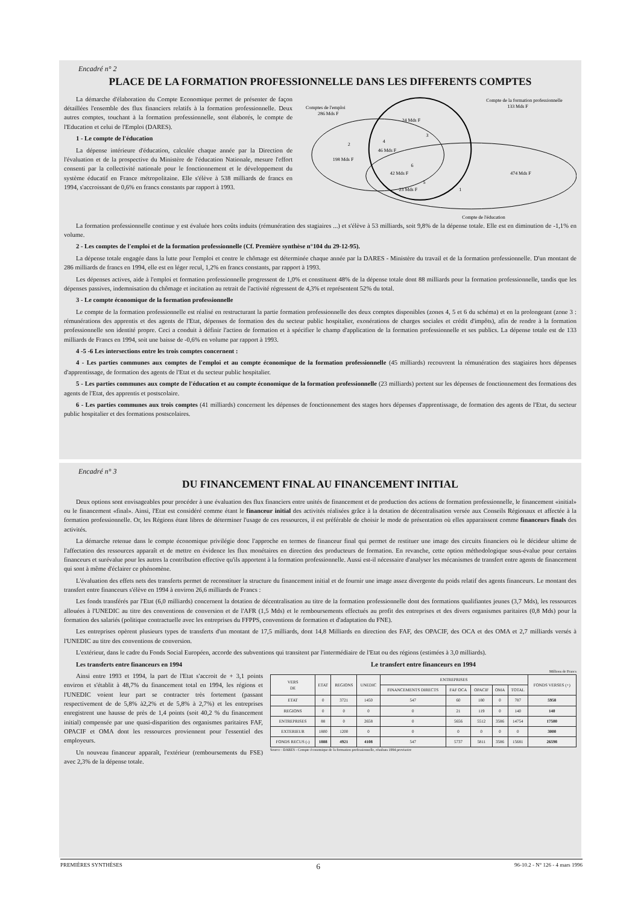Encadré n° 2
PLACE DE LA FORMATION PROFESSIONNELLE DANS LES DIFFERENTS COMPTES
La démarche d'élaboration du Compte Economique permet de présenter de façon détaillées l'ensemble des flux financiers relatifs à la formation professionnelle. Deux autres comptes, touchant à la formation professionnelle, sont élaborés, le compte de l'Education et celui de l'Emploi (DARES).
1 - Le compte de l'éducation
La dépense intérieure d'éducation, calculée chaque année par la Direction de l'évaluation et de la prospective du Ministère de l'éducation Nationale, mesure l'effort consenti par la collectivité nationale pour le fonctionnement et le développement du système éducatif en France métropolitaine. Elle s'élève à 538 milliards de francs en 1994, s'accroissant de 0,6% en francs constants par rapport à 1993.
Compte de la formation professionnelle
133 Mds F
Comptes de l'emploi
286 Mds F
2
198 Mds F
24 Mds F
3
4
46 Mds F
6
42 Mds F
5
23 Mds F
474 Mds F
1
Compte de l'éducation
La formation professionnelle continue y est évaluée hors coûts induits (rémunération des stagiaires ...) et s'élève à 53 milliards, soit 9,8% de la dépense totale. Elle est en diminution de -1,1% en volume.
2 - Les comptes de l'emploi et de la formation professionnelle (Cf. Première synthèse n°104 du 29-12-95).
La dépense totale engagée dans la lutte pour l'emploi et contre le chômage est déterminée chaque année par la DARES - Ministère du travail et de la formation professionnelle. D'un montant de 286 milliards de francs en 1994, elle est en léger recul, 1,2% en francs constants, par rapport à 1993.
Les dépenses actives, aide à l'emploi et formation professionnelle progressent de 1,0% et constituent 48% de la dépense totale dont 88 milliards pour la formation professionnelle, tandis que les dépenses passives, indemnisation du chômage et incitation au retrait de l'activité régressent de 4,3% et représentent 52% du total.
3 - Le compte économique de la formation professionnelle
Le compte de la formation professionnelle est réalisé en restructurant la partie formation professionnelle des deux comptes disponibles (zones 4, 5 et 6 du schéma) et en la prolongeant (zone 3 : rémunérations des apprentis et des agents de l'Etat, dépenses de formation des du secteur public hospitalier, exonérations de charges sociales et crédit d'impôts), afin de rendre à la formation professionnelle son identité propre. Ceci a conduit à définir l'action de formation et à spécifier le champ d'application de la formation professionnelle et ses publics. La dépense totale est de 133 milliards de Francs en 1994, soit une baisse de -0,6% en volume par rapport à 1993.
4 -5 -6 Les intersections entre les trois comptes concernent :
4 - Les parties communes aux comptes de l'emploi et au compte économique de la formation professionnelle (45 milliards) recouvrent la rémunération des stagiaires hors dépenses d'apprentissage, de formation des agents de l'Etat et du secteur public hospitalier.
5 - Les parties communes aux compte de l'éducation et au compte économique de la formation professionnelle (23 milliards) portent sur les dépenses de fonctionnement des formations des agents de l'Etat, des apprentis et postscolaire.
6 - Les parties communes aux trois comptes (41 milliards) concernent les dépenses de fonctionnement des stages hors dépenses d'apprentissage, de formation des agents de l'Etat, du secteur public hospitalier et des formations postscolaires.
Encadré n° 3
DU FINANCEMENT FINAL AU FINANCEMENT INITIAL
Deux options sont envisageables pour procéder à une évaluation des flux financiers entre unités de financement et de production des actions de formation professionnelle, le financement «initial» ou le financement «final». Ainsi, l'Etat est considéré comme étant le financeur initial des activités réalisées grâce à la dotation de décentralisation versée aux Conseils Régionaux et affectée à la formation professionnelle. Or, les Régions étant libres de déterminer l'usage de ces ressources, il est préférable de choisir le mode de présentation où elles apparaissent comme financeurs finals des activités.
La démarche retenue dans le compte économique privilégie donc l'approche en termes de financeur final qui permet de restituer une image des circuits financiers où le décideur ultime de l'affectation des ressources apparaît et de mettre en évidence les flux monétaires en direction des producteurs de formation. En revanche, cette option méthodologique sous-évalue pour certains financeurs et surévalue pour les autres la contribution effective qu'ils apportent à la formation professionnelle. Aussi est-il nécessaire d'analyser les mécanismes de transfert entre agents de financement qui sont à même d'éclairer ce phénomène.
L'évaluation des effets nets des transferts permet de reconstituer la structure du financement initial et de fournir une image assez divergente du poids relatif des agents financeurs. Le montant des transfert entre financeurs s'élève en 1994 à environ 26,6 milliards de Francs :
Les fonds transférés par l'Etat (6,0 milliards) concernent la dotation de décentralisation au titre de la formation professionnelle dont des formations qualifiantes jeunes (3,7 Mds), les ressources allouées à l'UNEDIC au titre des conventions de conversion et de l'AFR (1,5 Mds) et le remboursements effectués au profit des entreprises et des divers organismes paritaires (0,8 Mds) pour la formation des salariés (politique contractuelle avec les entreprises du FFPPS, conventions de formation et d'adaptation du FNE).
Les entreprises opèrent plusieurs types de transferts d'un montant de 17,5 milliards, dont 14,8 Milliards en direction des FAF, des OPACIF, des OCA et des OMA et 2,7 milliards versés à l'UNEDIC au titre des conventions de conversion.
L'extérieur, dans le cadre du Fonds Social Européen, accorde des subventions qui transitent par l'intermédiaire de l'Etat ou des régions (estimées à 3,0 milliards).
Les transferts entre financeurs en 1994
Ainsi entre 1993 et 1994, la part de l'Etat s'accroit de + 3,1 points environ et s'établit à 48,7% du financement total en 1994, les régions et l'UNEDIC voient leur part se contracter très fortement (passant respectivement de de 5,8% à2,2% et de 5,8% à 2,7%) et les entreprises enregistrent une hausse de près de 1,4 points (soit 40,2 % du financement initial) compensée par une quasi-disparition des organismes paritaires FAF, OPACIF et OMA dont les ressources proviennent pour l'essentiel des employeurs.
Un nouveau financeur apparaît, l'extérieur (remboursements du FSE) avec 2,3% de la dépense totale.
Le transfert entre financeurs en 1994
Millions de Francs
| VERS DE | ETAT | REGIONS | UNEDIC | ENTREPRISES | | | | | FONDS VERSES (+) |
| --- | --- | --- | --- | --- | --- | --- | --- | --- | --- |
| | | | | FINANCEMENTS DIRECTS | FAF OCA | OPACIF | OMA | TOTAL | |
| ETAT | 0 | 3721 | 1450 | 547 | 60 | 180 | 0 | 787 | 5958 |
| REGIONS | 0 | 0 | 0 | 0 | 21 | 119 | 0 | 140 | 140 |
| ENTREPRISES | 88 | 0 | 2658 | 0 | 5656 | 5512 | 3586 | 14754 | 17500 |
| EXTERIEUR | 1800 | 1200 | 0 | 0 | 0 | 0 | 0 | 0 | 3000 |
| FONDS RECUS (-) | 1888 | 4921 | 4108 | 547 | 5737 | 5811 | 3586 | 15681 | 26598 |
Source : DARES - Compte économique de la formation professionnelle, résultats 1994 provisoire
PREMIÈRES SYNTHÈSES 6 96-10.2 - N° 126 - 4 mars 1996